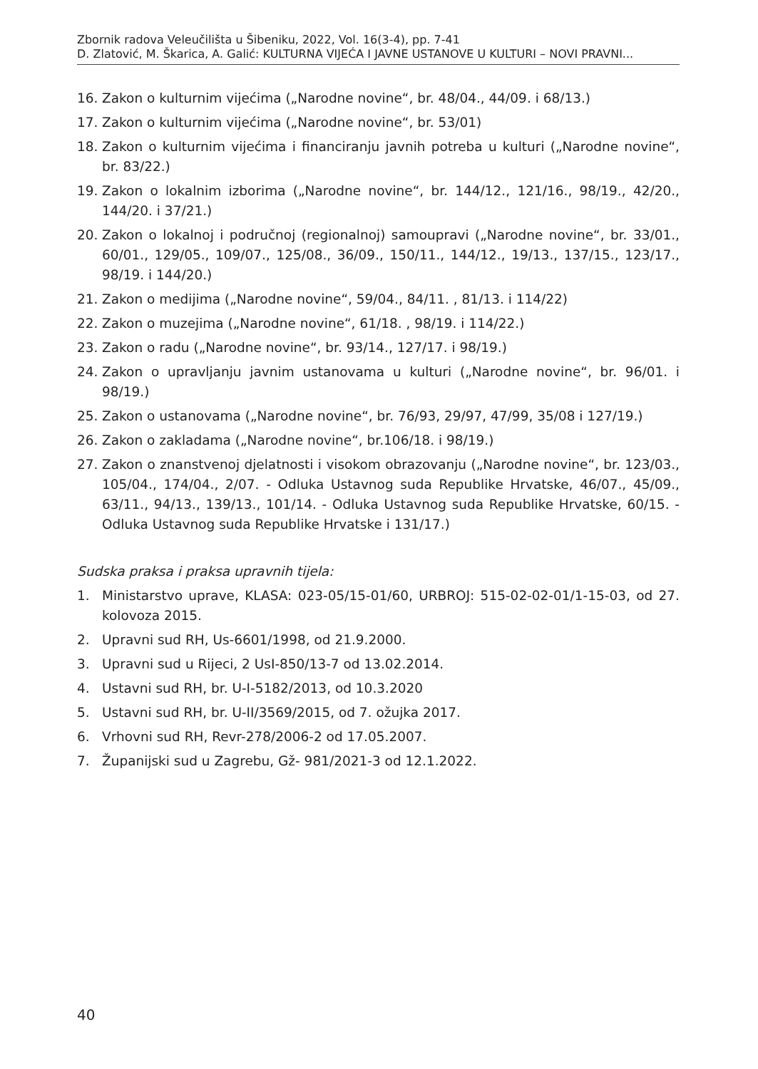Zbornik radova Veleučilišta u Šibeniku, 2022, Vol. 16(3-4), pp. 7-41
D. Zlatović, M. Škarica, A. Galić: KULTURNA VIJEĆA I JAVNE USTANOVE U KULTURI – NOVI PRAVNI...
16. Zakon o kulturnim vijećima („Narodne novine“, br. 48/04., 44/09. i 68/13.)
17. Zakon o kulturnim vijećima („Narodne novine“, br. 53/01)
18. Zakon o kulturnim vijećima i financiranju javnih potreba u kulturi („Narodne novine“, br. 83/22.)
19. Zakon o lokalnim izborima („Narodne novine“, br. 144/12., 121/16., 98/19., 42/20., 144/20. i 37/21.)
20. Zakon o lokalnoj i područnoj (regionalnoj) samoupravi („Narodne novine“, br. 33/01., 60/01., 129/05., 109/07., 125/08., 36/09., 150/11., 144/12., 19/13., 137/15., 123/17., 98/19. i 144/20.)
21. Zakon o medijima („Narodne novine“, 59/04., 84/11. , 81/13. i 114/22)
22. Zakon o muzejima („Narodne novine“, 61/18. , 98/19. i 114/22.)
23. Zakon o radu („Narodne novine“, br. 93/14., 127/17. i 98/19.)
24. Zakon o upravljanju javnim ustanovama u kulturi („Narodne novine“, br. 96/01. i 98/19.)
25. Zakon o ustanovama („Narodne novine“, br. 76/93, 29/97, 47/99, 35/08 i 127/19.)
26. Zakon o zakladama („Narodne novine“, br.106/18. i 98/19.)
27. Zakon o znanstvenoj djelatnosti i visokom obrazovanju („Narodne novine“, br. 123/03., 105/04., 174/04., 2/07. - Odluka Ustavnog suda Republike Hrvatske, 46/07., 45/09., 63/11., 94/13., 139/13., 101/14. - Odluka Ustavnog suda Republike Hrvatske, 60/15. - Odluka Ustavnog suda Republike Hrvatske i 131/17.)
Sudska praksa i praksa upravnih tijela:
1. Ministarstvo uprave, KLASA: 023-05/15-01/60, URBROJ: 515-02-02-01/1-15-03, od 27. kolovoza 2015.
2. Upravni sud RH, Us-6601/1998, od 21.9.2000.
3. Upravni sud u Rijeci, 2 UsI-850/13-7 od 13.02.2014.
4. Ustavni sud RH, br. U-I-5182/2013, od 10.3.2020
5. Ustavni sud RH, br. U-II/3569/2015, od 7. ožujka 2017.
6. Vrhovni sud RH, Revr-278/2006-2 od 17.05.2007.
7. Županijski sud u Zagrebu, Gž- 981/2021-3 od 12.1.2022.
40